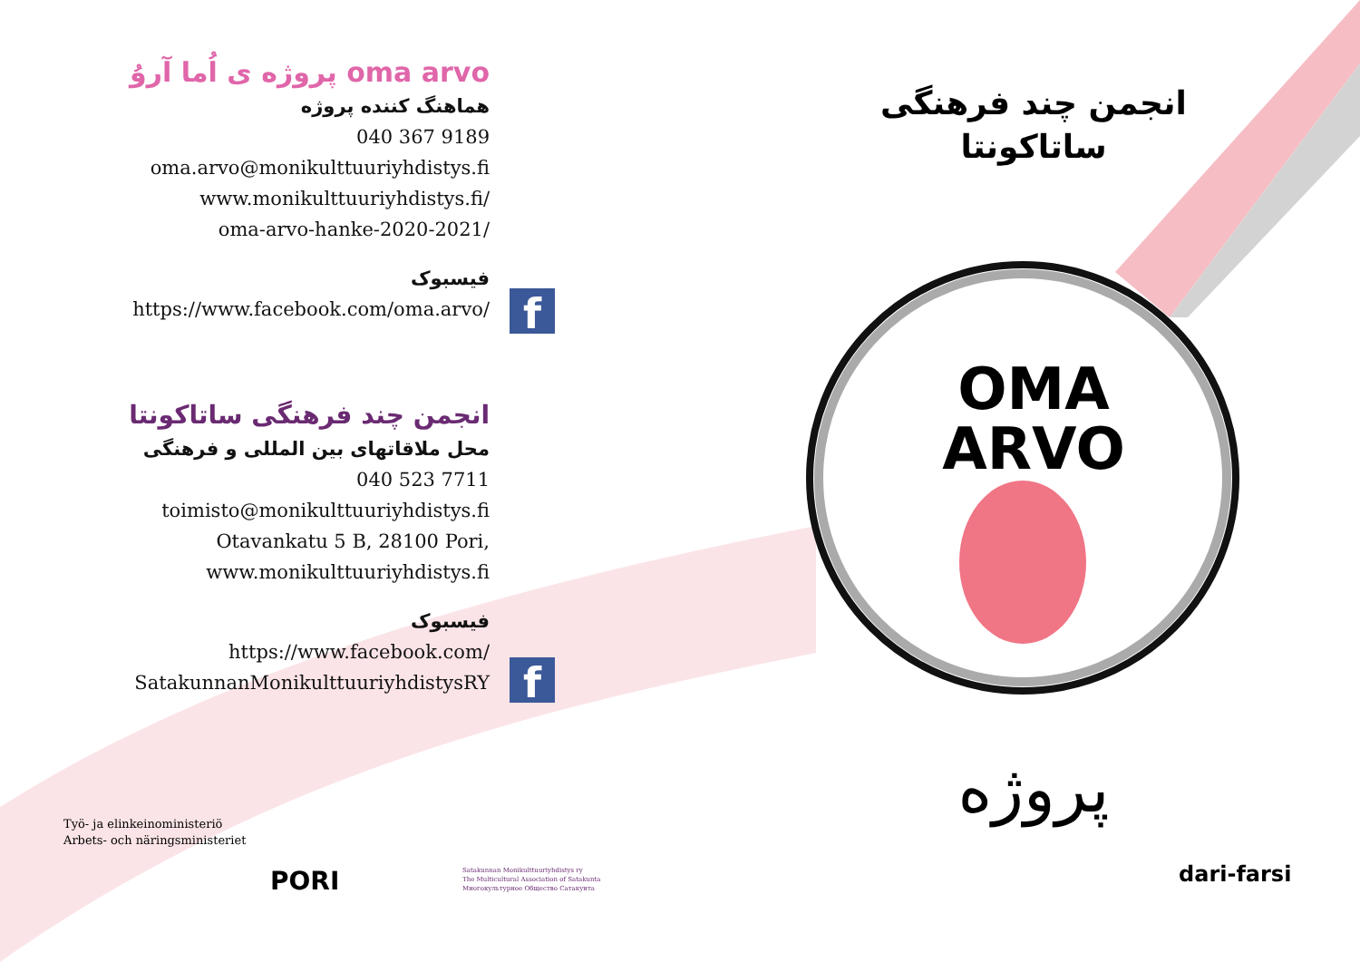پروژه ی اُما آروُ oma arvo
هماهنگ کننده پروژه
040 367 9189
oma.arvo@monikulttuuriyhdistys.fi
www.monikulttuuriyhdistys.fi/
oma-arvo-hanke-2020-2021/
فیسبوک
https://www.facebook.com/oma.arvo/
انجمن چند فرهنگی ساتاکونتا
محل ملاقاتهای بین المللی و فرهنگی
040 523 7711
toimisto@monikulttuuriyhdistys.fi
Otavankatu 5 B, 28100 Pori,
www.monikulttuuriyhdistys.fi
فیسبوک
https://www.facebook.com/
SatakunnanMonikulttuuriyhdistysRY
f
f
Työ- ja elinkeinoministeriö
Arbets- och näringsministeriet
PORI
Satakunnan Monikulttuuriyhdistys ry
The Multicultural Association of Satakunta
Многокультурное Общество Сатакунта
انجمن چند فرهنگی
ساتاکونتا
OMA
ARVO
پروژه
dari-farsi